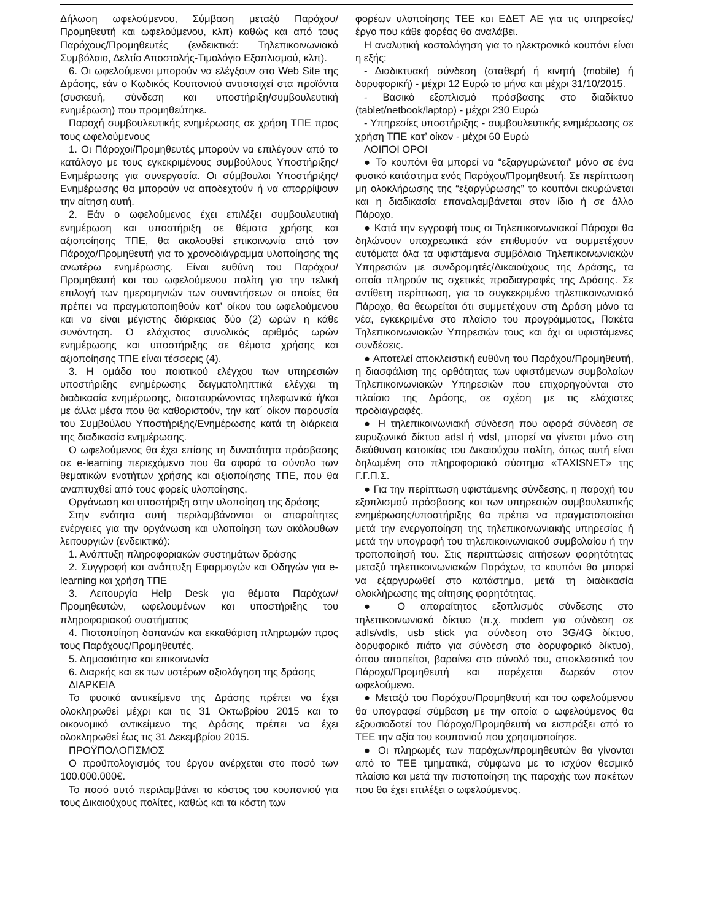Δήλωση ωφελούμενου, Σύμβαση μεταξύ Παρόχου/Προμηθευτή και ωφελούμενου, κλπ) καθώς και από τους Παρόχους/Προμηθευτές (ενδεικτικά: Τηλεπικοινωνιακό Συμβόλαιο, Δελτίο Αποστολής-Τιμολόγιο Εξοπλισμού, κλπ).
6. Οι ωφελούμενοι μπορούν να ελέγξουν στο Web Site της Δράσης, εάν ο Κωδικός Κουπονιού αντιστοιχεί στα προϊόντα (συσκευή, σύνδεση και υποστήριξη/συμβουλευτική ενημέρωση) που προμηθεύτηκε.
Παροχή συμβουλευτικής ενημέρωσης σε χρήση ΤΠΕ προς τους ωφελούμενους
1. Οι Πάροχοι/Προμηθευτές μπορούν να επιλέγουν από το κατάλογο με τους εγκεκριμένους συμβούλους Υποστήριξης/Ενημέρωσης για συνεργασία. Οι σύμβουλοι Υποστήριξης/Ενημέρωσης θα μπορούν να αποδεχτούν ή να απορρίψουν την αίτηση αυτή.
2. Εάν ο ωφελούμενος έχει επιλέξει συμβουλευτική ενημέρωση και υποστήριξη σε θέματα χρήσης και αξιοποίησης ΤΠΕ, θα ακολουθεί επικοινωνία από τον Πάροχο/Προμηθευτή για το χρονοδιάγραμμα υλοποίησης της ανωτέρω ενημέρωσης. Είναι ευθύνη του Παρόχου/Προμηθευτή και του ωφελούμενου πολίτη για την τελική επιλογή των ημερομηνιών των συναντήσεων οι οποίες θα πρέπει να πραγματοποιηθούν κατ’ οίκον του ωφελούμενου και να είναι μέγιστης διάρκειας δύο (2) ωρών η κάθε συνάντηση. Ο ελάχιστος συνολικός αριθμός ωρών ενημέρωσης και υποστήριξης σε θέματα χρήσης και αξιοποίησης ΤΠΕ είναι τέσσερις (4).
3. Η ομάδα του ποιοτικού ελέγχου των υπηρεσιών υποστήριξης ενημέρωσης δειγματοληπτικά ελέγχει τη διαδικασία ενημέρωσης, διασταυρώνοντας τηλεφωνικά ή/και με άλλα μέσα που θα καθοριστούν, την κατ΄ οίκον παρουσία του Συμβούλου Υποστήριξης/Ενημέρωσης κατά τη διάρκεια της διαδικασία ενημέρωσης.
Ο ωφελούμενος θα έχει επίσης τη δυνατότητα πρόσβασης σε e-learning περιεχόμενο που θα αφορά το σύνολο των θεματικών ενοτήτων χρήσης και αξιοποίησης ΤΠΕ, που θα αναπτυχθεί από τους φορείς υλοποίησης.
Οργάνωση και υποστήριξη στην υλοποίηση της δράσης
Στην ενότητα αυτή περιλαμβάνονται οι απαραίτητες ενέργειες για την οργάνωση και υλοποίηση των ακόλουθων λειτουργιών (ενδεικτικά):
1. Ανάπτυξη πληροφοριακών συστημάτων δράσης
2. Συγγραφή και ανάπτυξη Εφαρμογών και Οδηγών για e-learning και χρήση ΤΠΕ
3. Λειτουργία Help Desk για θέματα Παρόχων/Προμηθευτών, ωφελουμένων και υποστήριξης του πληροφοριακού συστήματος
4. Πιστοποίηση δαπανών και εκκαθάριση πληρωμών προς τους Παρόχους/Προμηθευτές.
5. Δημοσιότητα και επικοινωνία
6. Διαρκής και εκ των υστέρων αξιολόγηση της δράσης
ΔΙΑΡΚΕΙΑ
Το φυσικό αντικείμενο της Δράσης πρέπει να έχει ολοκληρωθεί μέχρι και τις 31 Οκτωβρίου 2015 και το οικονομικό αντικείμενο της Δράσης πρέπει να έχει ολοκληρωθεί έως τις 31 Δεκεμβρίου 2015.
ΠΡΟΫΠΟΛΟΓΙΣΜΟΣ
Ο προϋπολογισμός του έργου ανέρχεται στο ποσό των 100.000.000€.
Το ποσό αυτό περιλαμβάνει το κόστος του κουπονιού για τους Δικαιούχους πολίτες, καθώς και τα κόστη των
φορέων υλοποίησης ΤΕΕ και ΕΔΕΤ ΑΕ για τις υπηρεσίες/έργο που κάθε φορέας θα αναλάβει.
Η αναλυτική κοστολόγηση για το ηλεκτρονικό κουπόνι είναι η εξής:
- Διαδικτυακή σύνδεση (σταθερή ή κινητή (mobile) ή δορυφορική) - μέχρι 12 Ευρώ το μήνα και μέχρι 31/10/2015.
- Βασικό εξοπλισμό πρόσβασης στο διαδίκτυο (tablet/netbook/laptop) - μέχρι 230 Ευρώ
- Υπηρεσίες υποστήριξης - συμβουλευτικής ενημέρωσης σε χρήση ΤΠΕ κατ’ οίκον - μέχρι 60 Ευρώ
ΛΟΙΠΟΙ ΟΡΟΙ
● Το κουπόνι θα μπορεί να “εξαργυρώνεται” μόνο σε ένα φυσικό κατάστημα ενός Παρόχου/Προμηθευτή. Σε περίπτωση μη ολοκλήρωσης της “εξαργύρωσης” το κουπόνι ακυρώνεται και η διαδικασία επαναλαμβάνεται στον ίδιο ή σε άλλο Πάροχο.
● Κατά την εγγραφή τους οι Τηλεπικοινωνιακοί Πάροχοι θα δηλώνουν υποχρεωτικά εάν επιθυμούν να συμμετέχουν αυτόματα όλα τα υφιστάμενα συμβόλαια Τηλεπικοινωνιακών Υπηρεσιών με συνδρομητές/Δικαιούχους της Δράσης, τα οποία πληρούν τις σχετικές προδιαγραφές της Δράσης. Σε αντίθετη περίπτωση, για το συγκεκριμένο τηλεπικοινωνιακό Πάροχο, θα θεωρείται ότι συμμετέχουν στη Δράση μόνο τα νέα, εγκεκριμένα στο πλαίσιο του προγράμματος, Πακέτα Τηλεπικοινωνιακών Υπηρεσιών τους και όχι οι υφιστάμενες συνδέσεις.
● Αποτελεί αποκλειστική ευθύνη του Παρόχου/Προμηθευτή, η διασφάλιση της ορθότητας των υφιστάμενων συμβολαίων Τηλεπικοινωνιακών Υπηρεσιών που επιχορηγούνται στο πλαίσιο της Δράσης, σε σχέση με τις ελάχιστες προδιαγραφές.
● Η τηλεπικοινωνιακή σύνδεση που αφορά σύνδεση σε ευρυζωνικό δίκτυο adsl ή vdsl, μπορεί να γίνεται μόνο στη διεύθυνση κατοικίας του Δικαιούχου πολίτη, όπως αυτή είναι δηλωμένη στο πληροφοριακό σύστημα «TAXISNET» της Γ.Γ.Π.Σ.
● Για την περίπτωση υφιστάμενης σύνδεσης, η παροχή του εξοπλισμού πρόσβασης και των υπηρεσιών συμβουλευτικής ενημέρωσης/υποστήριξης θα πρέπει να πραγματοποιείται μετά την ενεργοποίηση της τηλεπικοινωνιακής υπηρεσίας ή μετά την υπογραφή του τηλεπικοινωνιακού συμβολαίου ή την τροποποίησή του. Στις περιπτώσεις αιτήσεων φορητότητας μεταξύ τηλεπικοινωνιακών Παρόχων, το κουπόνι θα μπορεί να εξαργυρωθεί στο κατάστημα, μετά τη διαδικασία ολοκλήρωσης της αίτησης φορητότητας.
● Ο απαραίτητος εξοπλισμός σύνδεσης στο τηλεπικοινωνιακό δίκτυο (π.χ. modem για σύνδεση σε adls/vdls, usb stick για σύνδεση στο 3G/4G δίκτυο, δορυφορικό πιάτο για σύνδεση στο δορυφορικό δίκτυο), όπου απαιτείται, βαραίνει στο σύνολό του, αποκλειστικά τον Πάροχο/Προμηθευτή και παρέχεται δωρεάν στον ωφελούμενο.
● Μεταξύ του Παρόχου/Προμηθευτή και του ωφελούμενου θα υπογραφεί σύμβαση με την οποία ο ωφελούμενος θα εξουσιοδοτεί τον Πάροχο/Προμηθευτή να εισπράξει από το ΤΕΕ την αξία του κουπονιού που χρησιμοποίησε.
● Οι πληρωμές των παρόχων/προμηθευτών θα γίνονται από το ΤΕΕ τμηματικά, σύμφωνα με το ισχύον θεσμικό πλαίσιο και μετά την πιστοποίηση της παροχής των πακέτων που θα έχει επιλέξει ο ωφελούμενος.